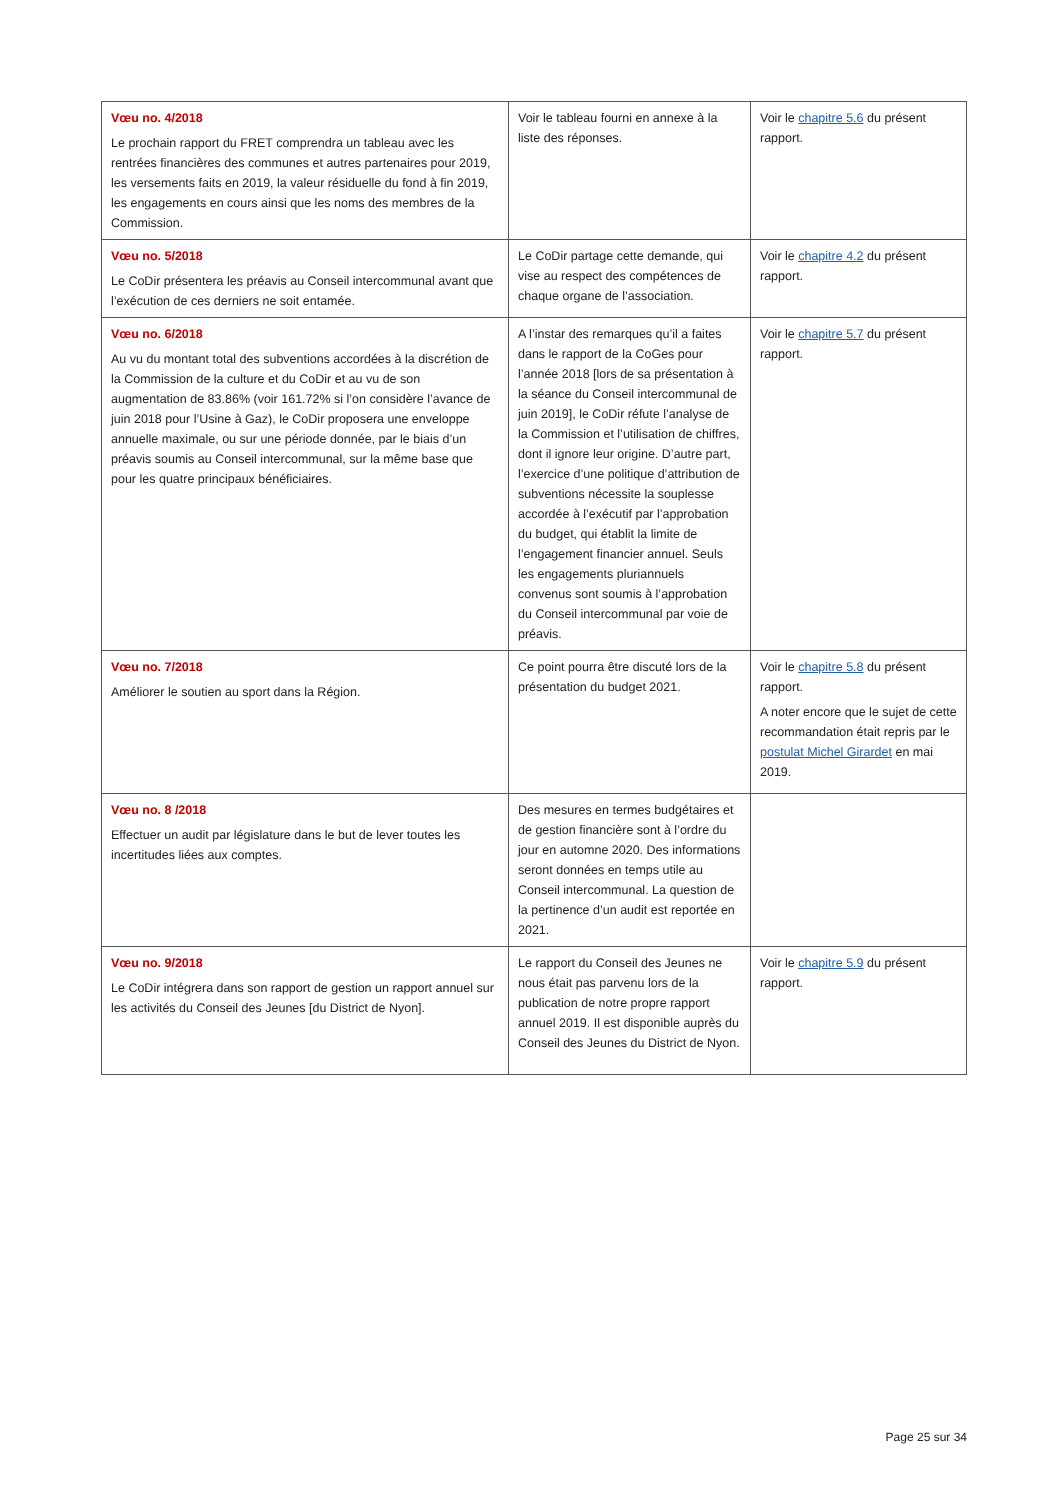| Vœu no. 4/2018 Le prochain rapport du FRET comprendra un tableau avec les rentrées financières des communes et autres partenaires pour 2019, les versements faits en 2019, la valeur résiduelle du fond à fin 2019, les engagements en cours ainsi que les noms des membres de la Commission. | Voir le tableau fourni en annexe à la liste des réponses. | Voir le chapitre 5.6 du présent rapport. |
| Vœu no. 5/2018 Le CoDir présentera les préavis au Conseil intercommunal avant que l’exécution de ces derniers ne soit entamée. | Le CoDir partage cette demande, qui vise au respect des compétences de chaque organe de l’association. | Voir le chapitre 4.2 du présent rapport. |
| Vœu no. 6/2018 Au vu du montant total des subventions accordées à la discrétion de la Commission de la culture et du CoDir et au vu de son augmentation de 83.86% (voir 161.72% si l’on considère l’avance de juin 2018 pour l’Usine à Gaz), le CoDir proposera une enveloppe annuelle maximale, ou sur une période donnée, par le biais d’un préavis soumis au Conseil intercommunal, sur la même base que pour les quatre principaux bénéficiaires. | A l’instar des remarques qu’il a faites dans le rapport de la CoGes pour l’année 2018 [lors de sa présentation à la séance du Conseil intercommunal de juin 2019], le CoDir réfute l’analyse de la Commission et l’utilisation de chiffres, dont il ignore leur origine. D’autre part, l’exercice d’une politique d’attribution de subventions nécessite la souplesse accordée à l’exécutif par l’approbation du budget, qui établit la limite de l’engagement financier annuel. Seuls les engagements pluriannuels convenus sont soumis à l’approbation du Conseil intercommunal par voie de préavis. | Voir le chapitre 5.7 du présent rapport. |
| Vœu no. 7/2018 Améliorer le soutien au sport dans la Région. | Ce point pourra être discuté lors de la présentation du budget 2021. | Voir le chapitre 5.8 du présent rapport. A noter encore que le sujet de cette recommandation était repris par le postulat Michel Girardet en mai 2019. |
| Vœu no. 8 /2018 Effectuer un audit par législature dans le but de lever toutes les incertitudes liées aux comptes. | Des mesures en termes budgétaires et de gestion financière sont à l’ordre du jour en automne 2020. Des informations seront données en temps utile au Conseil intercommunal. La question de la pertinence d’un audit est reportée en 2021. | |
| Vœu no. 9/2018 Le CoDir intégrera dans son rapport de gestion un rapport annuel sur les activités du Conseil des Jeunes [du District de Nyon]. | Le rapport du Conseil des Jeunes ne nous était pas parvenu lors de la publication de notre propre rapport annuel 2019. Il est disponible auprès du Conseil des Jeunes du District de Nyon. | Voir le chapitre 5.9 du présent rapport. |
Page 25 sur 34